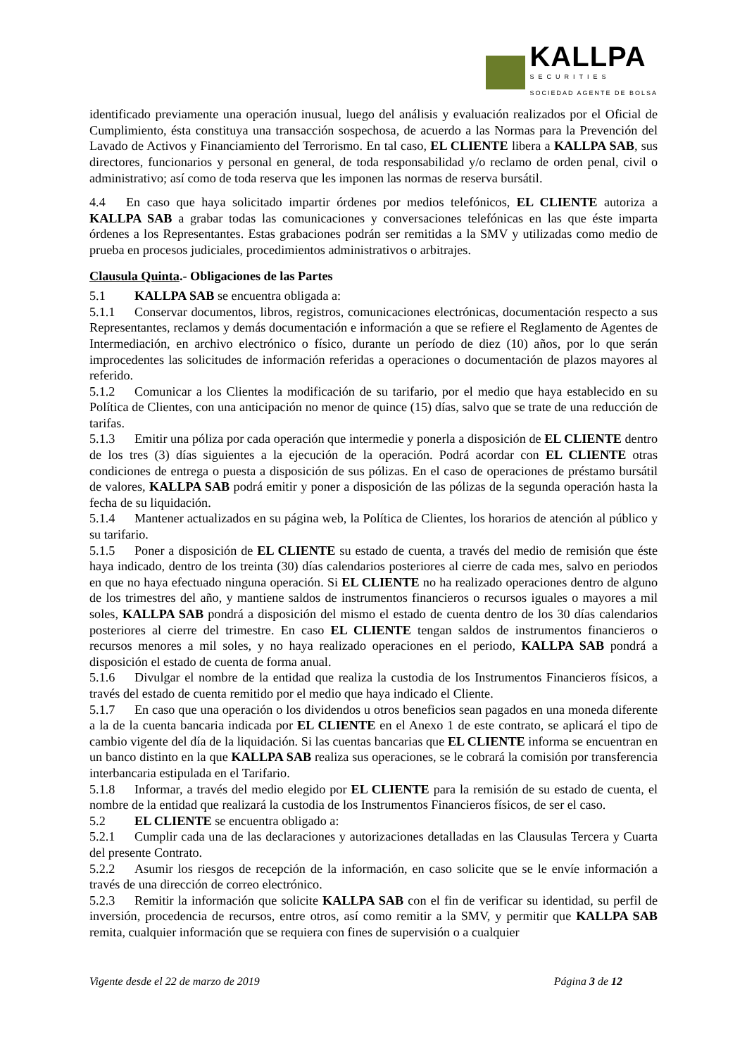KALLPA
SECURITIES
SOCIEDAD AGENTE DE BOLSA
identificado previamente una operación inusual, luego del análisis y evaluación realizados por el Oficial de Cumplimiento, ésta constituya una transacción sospechosa, de acuerdo a las Normas para la Prevención del Lavado de Activos y Financiamiento del Terrorismo. En tal caso, EL CLIENTE libera a KALLPA SAB, sus directores, funcionarios y personal en general, de toda responsabilidad y/o reclamo de orden penal, civil o administrativo; así como de toda reserva que les imponen las normas de reserva bursátil.
4.4 En caso que haya solicitado impartir órdenes por medios telefónicos, EL CLIENTE autoriza a KALLPA SAB a grabar todas las comunicaciones y conversaciones telefónicas en las que éste imparta órdenes a los Representantes. Estas grabaciones podrán ser remitidas a la SMV y utilizadas como medio de prueba en procesos judiciales, procedimientos administrativos o arbitrajes.
Clausula Quinta.- Obligaciones de las Partes
5.1 KALLPA SAB se encuentra obligada a:
5.1.1 Conservar documentos, libros, registros, comunicaciones electrónicas, documentación respecto a sus Representantes, reclamos y demás documentación e información a que se refiere el Reglamento de Agentes de Intermediación, en archivo electrónico o físico, durante un período de diez (10) años, por lo que serán improcedentes las solicitudes de información referidas a operaciones o documentación de plazos mayores al referido.
5.1.2 Comunicar a los Clientes la modificación de su tarifario, por el medio que haya establecido en su Política de Clientes, con una anticipación no menor de quince (15) días, salvo que se trate de una reducción de tarifas.
5.1.3 Emitir una póliza por cada operación que intermedie y ponerla a disposición de EL CLIENTE dentro de los tres (3) días siguientes a la ejecución de la operación. Podrá acordar con EL CLIENTE otras condiciones de entrega o puesta a disposición de sus pólizas. En el caso de operaciones de préstamo bursátil de valores, KALLPA SAB podrá emitir y poner a disposición de las pólizas de la segunda operación hasta la fecha de su liquidación.
5.1.4 Mantener actualizados en su página web, la Política de Clientes, los horarios de atención al público y su tarifario.
5.1.5 Poner a disposición de EL CLIENTE su estado de cuenta, a través del medio de remisión que éste haya indicado, dentro de los treinta (30) días calendarios posteriores al cierre de cada mes, salvo en periodos en que no haya efectuado ninguna operación. Si EL CLIENTE no ha realizado operaciones dentro de alguno de los trimestres del año, y mantiene saldos de instrumentos financieros o recursos iguales o mayores a mil soles, KALLPA SAB pondrá a disposición del mismo el estado de cuenta dentro de los 30 días calendarios posteriores al cierre del trimestre. En caso EL CLIENTE tengan saldos de instrumentos financieros o recursos menores a mil soles, y no haya realizado operaciones en el periodo, KALLPA SAB pondrá a disposición el estado de cuenta de forma anual.
5.1.6 Divulgar el nombre de la entidad que realiza la custodia de los Instrumentos Financieros físicos, a través del estado de cuenta remitido por el medio que haya indicado el Cliente.
5.1.7 En caso que una operación o los dividendos u otros beneficios sean pagados en una moneda diferente a la de la cuenta bancaria indicada por EL CLIENTE en el Anexo 1 de este contrato, se aplicará el tipo de cambio vigente del día de la liquidación. Si las cuentas bancarias que EL CLIENTE informa se encuentran en un banco distinto en la que KALLPA SAB realiza sus operaciones, se le cobrará la comisión por transferencia interbancaria estipulada en el Tarifario.
5.1.8 Informar, a través del medio elegido por EL CLIENTE para la remisión de su estado de cuenta, el nombre de la entidad que realizará la custodia de los Instrumentos Financieros físicos, de ser el caso.
5.2 EL CLIENTE se encuentra obligado a:
5.2.1 Cumplir cada una de las declaraciones y autorizaciones detalladas en las Clausulas Tercera y Cuarta del presente Contrato.
5.2.2 Asumir los riesgos de recepción de la información, en caso solicite que se le envíe información a través de una dirección de correo electrónico.
5.2.3 Remitir la información que solicite KALLPA SAB con el fin de verificar su identidad, su perfil de inversión, procedencia de recursos, entre otros, así como remitir a la SMV, y permitir que KALLPA SAB remita, cualquier información que se requiera con fines de supervisión o a cualquier
Vigente desde el 22 de marzo de 2019 Página 3 de 12